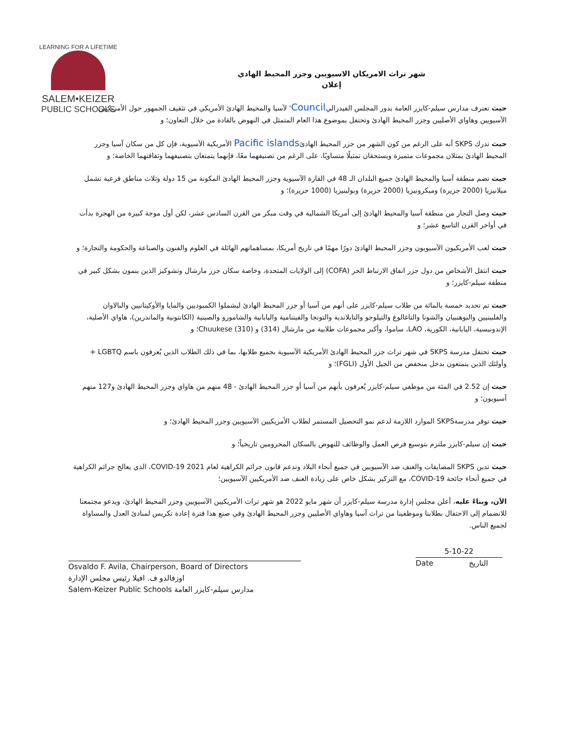LEARNING FOR A LIFETIME
SALEM•KEIZER
PUBLIC SCHOOLS
شهر تراث الامريكان الاسيويين وجزر المحيط الهادي
إعلان
حيث تعترف مدارس سيلم-كايزر العامة بدور المجلس الفيدراليCouncil' لآسيا والمحيط الهادئ الأمريكي في تثقيف الجمهور حول الأمريكيين الآسيويين وهاواي الأصليين وجزر المحيط الهادئ وتحتفل بموضوع هذا العام المتمثل في النهوض بالقادة من خلال التعاون؛ و
حيث تدرك SKPS أنه على الرغم من كون الشهر من جزر المحيط الهادئPacific islands الأمريكية الآسيوية، فإن كل من سكان آسيا وجزر المحيط الهادئ يمثلان مجموعات متميزة ويستحقان تمثيلًا متساويًا، على الرغم من تصنيفهما معًا، فإنهما يتمتعان بتصنيفهما وثقافتهما الخاصة؛ و
حيث تضم منطقة آسيا والمحيط الهادئ جميع البلدان الـ 48 في القارة الآسيوية وجزر المحيط الهادئ المكونة من 15 دولة وثلاث مناطق فرعية تشمل ميلانيزيا (2000 جزيرة) وميكرونيزيا (2000 جزيرة) وبولينيزيا (1000 جزيرة)؛ و
حيث وصل التجار من منطقة آسيا والمحيط الهادئ إلى أمريكا الشمالية في وقت مبكر من القرن السادس عشر، لكن أول موجة كبيرة من الهجرة بدأت في أواخر القرن التاسع عشر؛ و
حيث لعب الأمريكيون الآسيويون وجزر المحيط الهادئ دورًا مهمًا في تاريخ أمريكا، بمساهماتهم الهائلة في العلوم والفنون والصناعة والحكومة والتجارة؛ و
حيث انتقل الأشخاص من دول جزر اتفاق الارتباط الحر (COFA) إلى الولايات المتحدة، وخاصة سكان جزر مارشال وتشوكيز الذين ينمون بشكل كبير في منطقة سيلم-كايزر؛ و
حيث تم تحديد خمسة بالمائة من طلاب سيلم-كايزر على أنهم من آسيا أو جزر المحيط الهادئ ليشملوا الكمبوديين والمايا والأوكيتانيين والبالاوان والفلبينيين والبوهنبيان والشونا والتاغالوغ والتيلوجو والتايلاندية والتونجا والفيتنامية واليابانية والشامورو والصينية (الكانتونية والماندرين)، هاواي الأصلية، الإندونيسية، اليابانية، الكورية، LAO، ساموا، وأكبر مجموعات طلابية من مارشال (314) و Chuukese (310)؛ و
حيث تحتفل مدرسة SKPS في شهر تراث جزر المحيط الهادئ الأمريكية الآسيوية بجميع طلابها، بما في ذلك الطلاب الذين يُعرفون باسم LGBTQ + وأولئك الذين يتمتعون بدخل منخفض من الجيل الأول (FGLI)؛ و
حيث إن 2.52 في المئة من موظفي سيلم-كايزر يُعرفون بأنهم من آسيا أو جزر المحيط الهادئ - 48 منهم من هاواي وجزر المحيط الهادئ و127 منهم آسيويون؛ و
حيث توفر مدرسةSKPS الموارد اللازمة لدعم نمو التحصيل المستمر لطلاب الأمريكيين الآسيويين وجزر المحيط الهادئ؛ و
حيث إن سيلم-كايزر ملتزم بتوسيع فرص العمل والوظائف للنهوض بالسكان المحرومين تاريخياً؛ و
حيث تدين SKPS المضايقات والعنف ضد الآسيويين في جميع أنحاء البلاد وتدعم قانون جرائم الكراهية لعام 2021 COVID-19، الذي يعالج جرائم الكراهية في جميع أنحاء جائحة COVID-19، مع التركيز بشكل خاص على زيادة العنف ضد الأمريكيين الآسيويين؛
الآن، وبناءً عليه، أعلن مجلس إدارة مدرسة سيلم-كايزر أن شهر مايو 2022 هو شهر تراث الأمريكيين الآسيويين وجزر المحيط الهادئ، ويدعو مجتمعنا للانضمام إلى الاحتفال بطلابنا وموظفينا من تراث آسيا وهاواي الأصليين وجزر المحيط الهادئ وفي صنع هذا فترة إعادة تكريس لمبادئ العدل والمساواة لجميع الناس.
Osvaldo F. Avila, Chairperson, Board of Directors
اوزفالدو ف. افيلا رئيس مجلس الإدارة
Salem-Keizer Public Schools مدارس سيلم-كايزر العامة
5-10-22
Date التاريخ